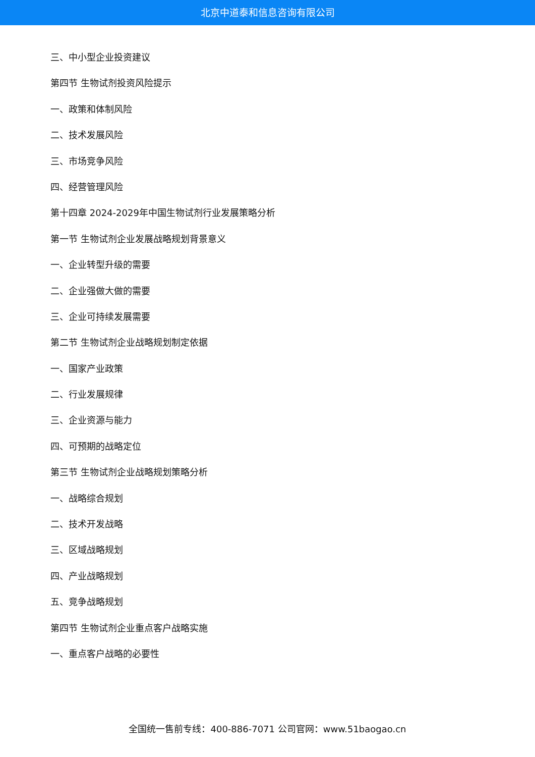北京中道泰和信息咨询有限公司
三、中小型企业投资建议
第四节 生物试剂投资风险提示
一、政策和体制风险
二、技术发展风险
三、市场竞争风险
四、经营管理风险
第十四章 2024-2029年中国生物试剂行业发展策略分析
第一节 生物试剂企业发展战略规划背景意义
一、企业转型升级的需要
二、企业强做大做的需要
三、企业可持续发展需要
第二节 生物试剂企业战略规划制定依据
一、国家产业政策
二、行业发展规律
三、企业资源与能力
四、可预期的战略定位
第三节 生物试剂企业战略规划策略分析
一、战略综合规划
二、技术开发战略
三、区域战略规划
四、产业战略规划
五、竞争战略规划
第四节 生物试剂企业重点客户战略实施
一、重点客户战略的必要性
全国统一售前专线：400-886-7071 公司官网：www.51baogao.cn